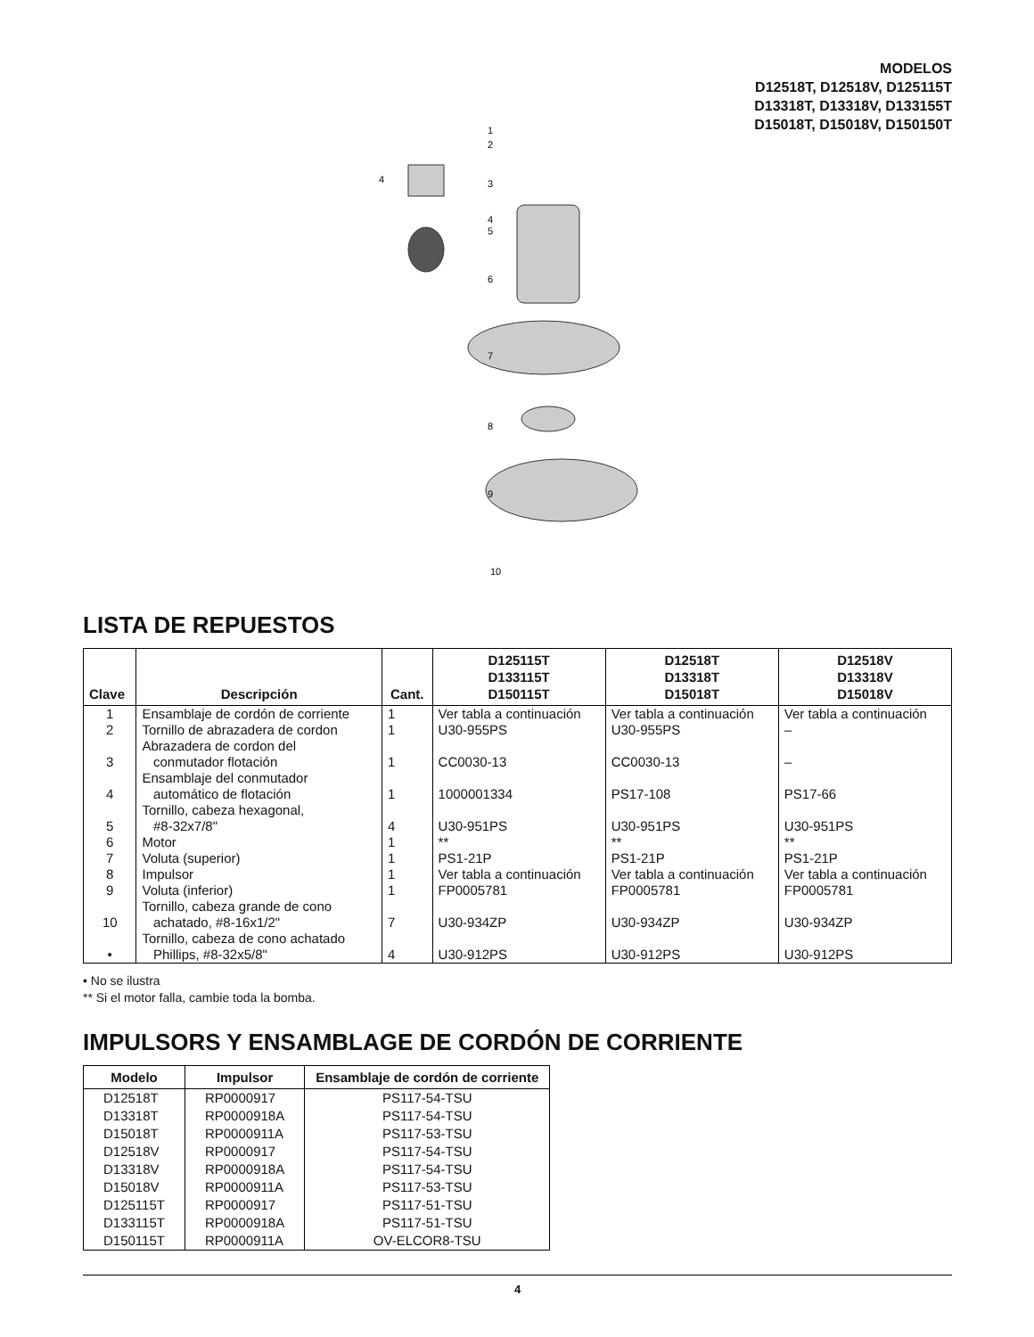MODELOS
D12518T, D12518V, D125115T
D13318T, D13318V, D133155T
D15018T, D15018V, D150150T
1
2
3
4
4
5
6
7
8
9
10
LISTA DE REPUESTOS
| Clave | Descripción | Cant. | D125115T D133115T D150115T | D12518T D13318T D15018T | D12518V D13318V D15018V |
| --- | --- | --- | --- | --- | --- |
| 1 | Ensamblaje de cordón de corriente | 1 | Ver tabla a continuación | Ver tabla a continuación | Ver tabla a continuación |
| 2 | Tornillo de abrazadera de cordon | 1 | U30-955PS | U30-955PS | – |
| 3 | Abrazadera de cordon del conmutador flotación | 1 | CC0030-13 | CC0030-13 | – |
| 4 | Ensamblaje del conmutador automático de flotación | 1 | 1000001334 | PS17-108 | PS17-66 |
| 5 | Tornillo, cabeza hexagonal, #8-32x7/8" | 4 | U30-951PS | U30-951PS | U30-951PS |
| 6 | Motor | 1 | ** | ** | ** |
| 7 | Voluta (superior) | 1 | PS1-21P | PS1-21P | PS1-21P |
| 8 | Impulsor | 1 | Ver tabla a continuación | Ver tabla a continuación | Ver tabla a continuación |
| 9 | Voluta (inferior) | 1 | FP0005781 | FP0005781 | FP0005781 |
| 10 | Tornillo, cabeza grande de cono achatado, #8-16x1/2" | 7 | U30-934ZP | U30-934ZP | U30-934ZP |
| • | Tornillo, cabeza de cono achatado Phillips, #8-32x5/8" | 4 | U30-912PS | U30-912PS | U30-912PS |
• No se ilustra
** Si el motor falla, cambie toda la bomba.
IMPULSORS Y ENSAMBLAGE DE CORDÓN DE CORRIENTE
| Modelo | Impulsor | Ensamblaje de cordón de corriente |
| --- | --- | --- |
| D12518T | RP0000917 | PS117-54-TSU |
| D13318T | RP0000918A | PS117-54-TSU |
| D15018T | RP0000911A | PS117-53-TSU |
| D12518V | RP0000917 | PS117-54-TSU |
| D13318V | RP0000918A | PS117-54-TSU |
| D15018V | RP0000911A | PS117-53-TSU |
| D125115T | RP0000917 | PS117-51-TSU |
| D133115T | RP0000918A | PS117-51-TSU |
| D150115T | RP0000911A | OV-ELCOR8-TSU |
4